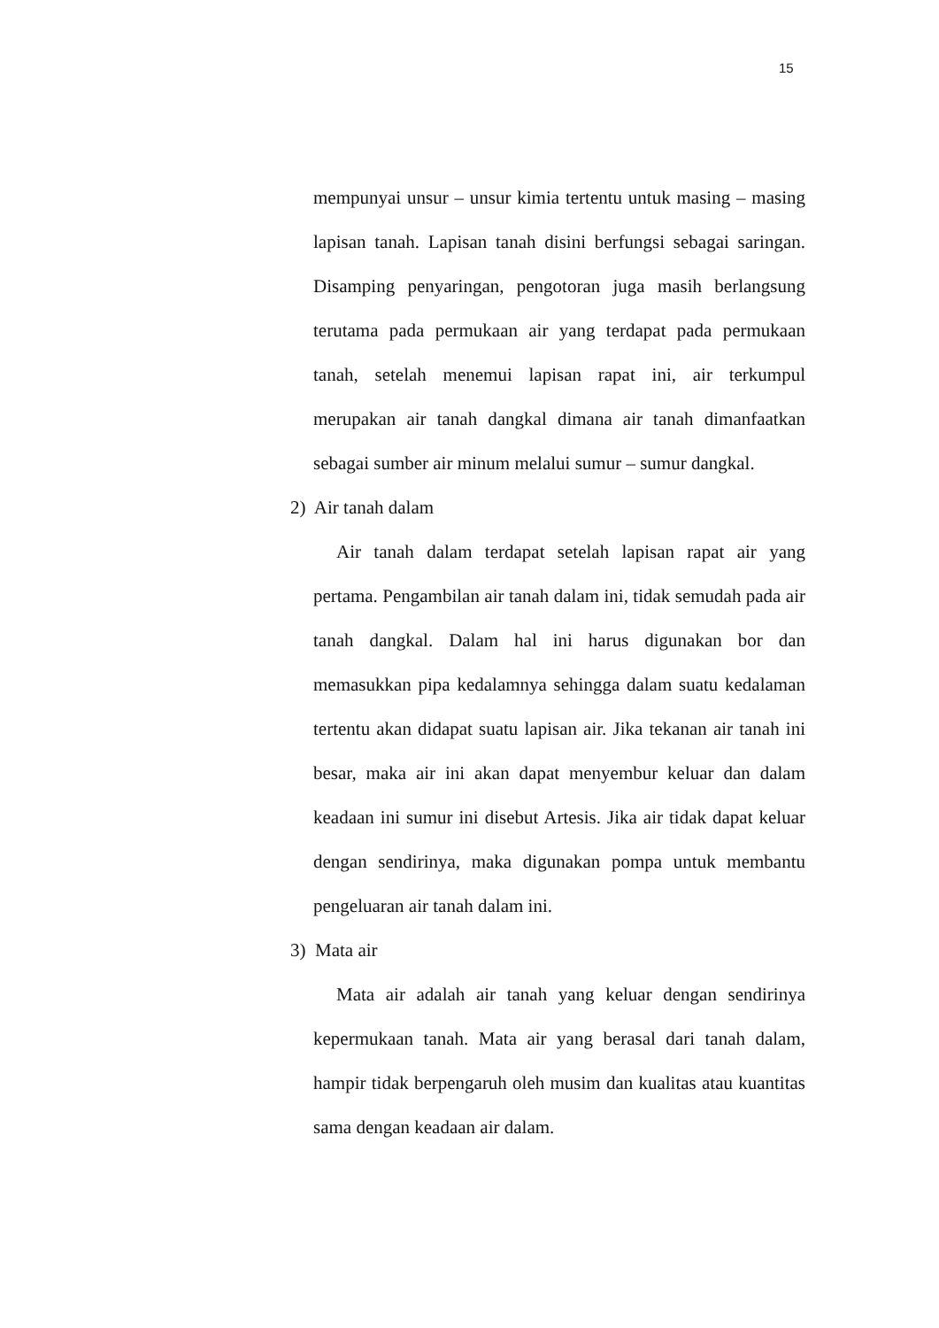15
mempunyai unsur – unsur kimia tertentu untuk masing – masing lapisan tanah. Lapisan tanah disini berfungsi sebagai saringan. Disamping penyaringan, pengotoran juga masih berlangsung terutama pada permukaan air yang terdapat pada permukaan tanah, setelah menemui lapisan rapat ini, air terkumpul merupakan air tanah dangkal dimana air tanah dimanfaatkan sebagai sumber air minum melalui sumur – sumur dangkal.
2) Air tanah dalam
Air tanah dalam terdapat setelah lapisan rapat air yang pertama. Pengambilan air tanah dalam ini, tidak semudah pada air tanah dangkal. Dalam hal ini harus digunakan bor dan memasukkan pipa kedalamnya sehingga dalam suatu kedalaman tertentu akan didapat suatu lapisan air. Jika tekanan air tanah ini besar, maka air ini akan dapat menyembur keluar dan dalam keadaan ini sumur ini disebut Artesis. Jika air tidak dapat keluar dengan sendirinya, maka digunakan pompa untuk membantu pengeluaran air tanah dalam ini.
3) Mata air
Mata air adalah air tanah yang keluar dengan sendirinya kepermukaan tanah. Mata air yang berasal dari tanah dalam, hampir tidak berpengaruh oleh musim dan kualitas atau kuantitas sama dengan keadaan air dalam.